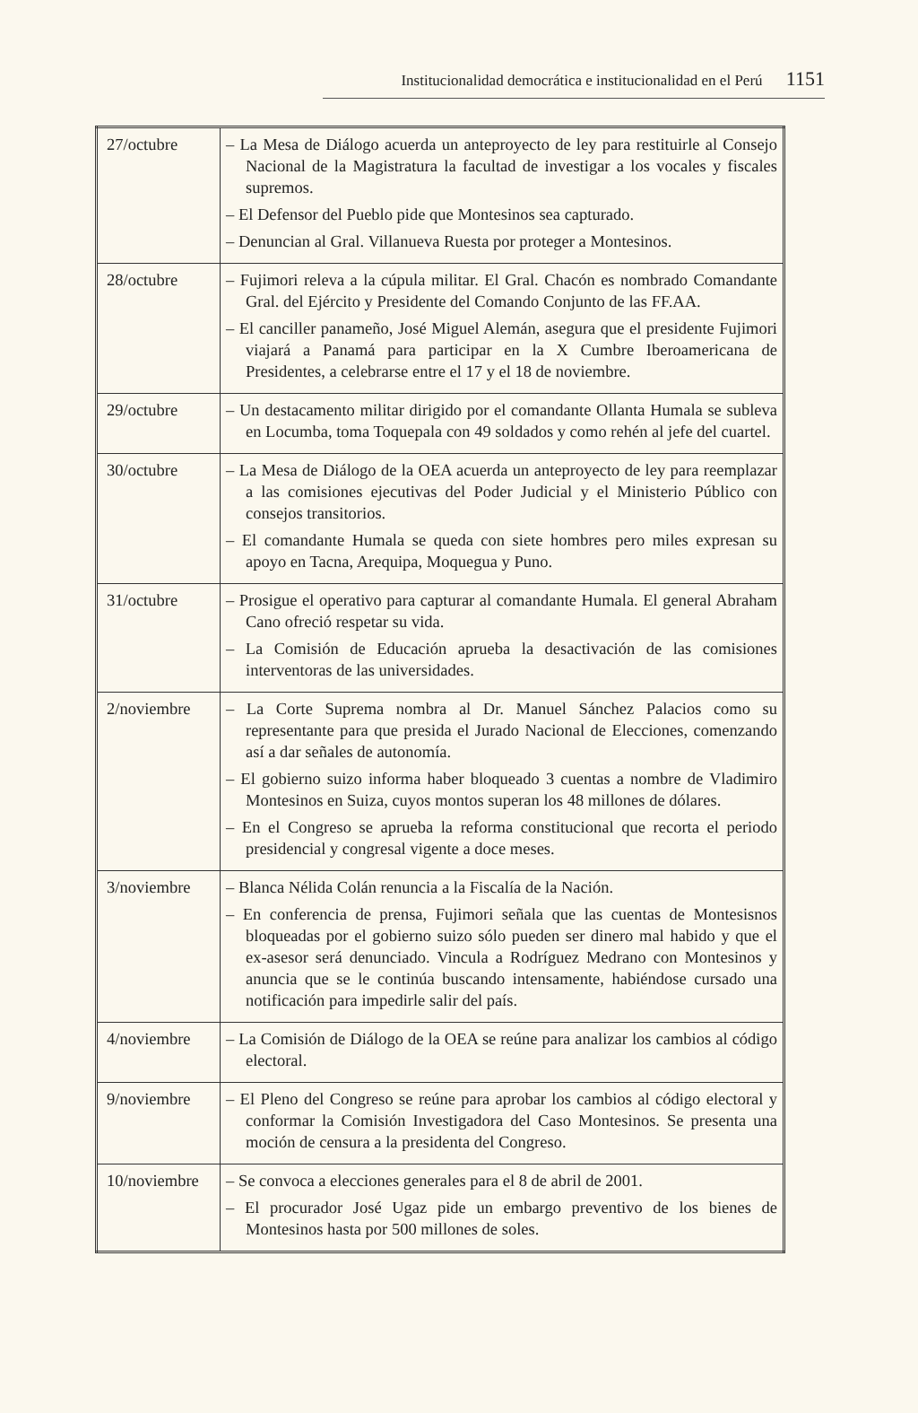Institucionalidad democrática e institucionalidad en el Perú 1151
| 27/octubre | – La Mesa de Diálogo acuerda un anteproyecto de ley para restituirle al Consejo Nacional de la Magistratura la facultad de investigar a los vocales y fiscales supremos. – El Defensor del Pueblo pide que Montesinos sea capturado. – Denuncian al Gral. Villanueva Ruesta por proteger a Montesinos. |
| 28/octubre | – Fujimori releva a la cúpula militar. El Gral. Chacón es nombrado Comandante Gral. del Ejército y Presidente del Comando Conjunto de las FF.AA. – El canciller panameño, José Miguel Alemán, asegura que el presidente Fujimori viajará a Panamá para participar en la X Cumbre Iberoamericana de Presidentes, a celebrarse entre el 17 y el 18 de noviembre. |
| 29/octubre | – Un destacamento militar dirigido por el comandante Ollanta Humala se subleva en Locumba, toma Toquepala con 49 soldados y como rehén al jefe del cuartel. |
| 30/octubre | – La Mesa de Diálogo de la OEA acuerda un anteproyecto de ley para reemplazar a las comisiones ejecutivas del Poder Judicial y el Ministerio Público con consejos transitorios. – El comandante Humala se queda con siete hombres pero miles expresan su apoyo en Tacna, Arequipa, Moquegua y Puno. |
| 31/octubre | – Prosigue el operativo para capturar al comandante Humala. El general Abraham Cano ofreció respetar su vida. – La Comisión de Educación aprueba la desactivación de las comisiones interventoras de las universidades. |
| 2/noviembre | – La Corte Suprema nombra al Dr. Manuel Sánchez Palacios como su representante para que presida el Jurado Nacional de Elecciones, comenzando así a dar señales de autonomía. – El gobierno suizo informa haber bloqueado 3 cuentas a nombre de Vladimiro Montesinos en Suiza, cuyos montos superan los 48 millones de dólares. – En el Congreso se aprueba la reforma constitucional que recorta el periodo presidencial y congresal vigente a doce meses. |
| 3/noviembre | – Blanca Nélida Colán renuncia a la Fiscalía de la Nación. – En conferencia de prensa, Fujimori señala que las cuentas de Montesisnos bloqueadas por el gobierno suizo sólo pueden ser dinero mal habido y que el ex-asesor será denunciado. Vincula a Rodríguez Medrano con Montesinos y anuncia que se le continúa buscando intensamente, habiéndose cursado una notificación para impedirle salir del país. |
| 4/noviembre | – La Comisión de Diálogo de la OEA se reúne para analizar los cambios al código electoral. |
| 9/noviembre | – El Pleno del Congreso se reúne para aprobar los cambios al código electoral y conformar la Comisión Investigadora del Caso Montesinos. Se presenta una moción de censura a la presidenta del Congreso. |
| 10/noviembre | – Se convoca a elecciones generales para el 8 de abril de 2001. – El procurador José Ugaz pide un embargo preventivo de los bienes de Montesinos hasta por 500 millones de soles. |